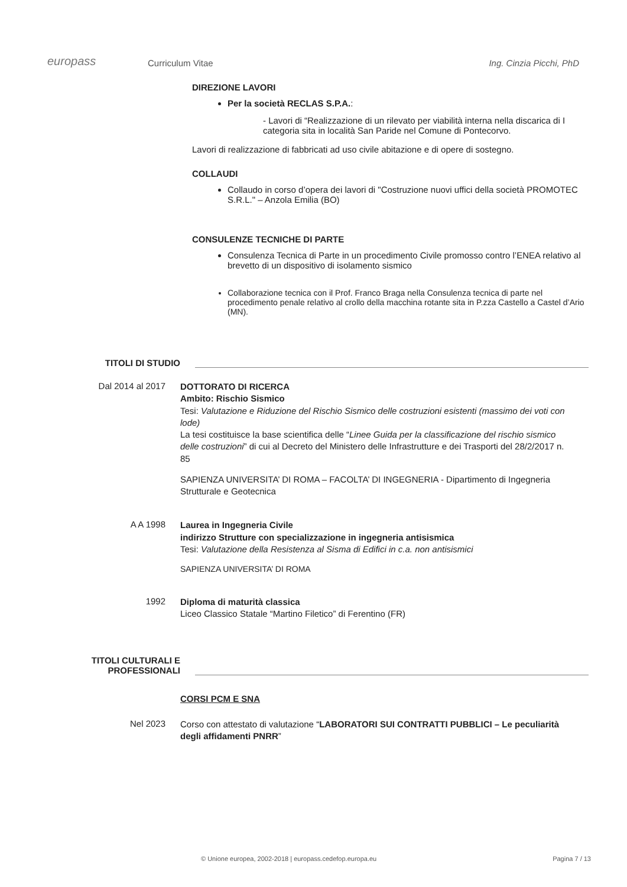europass
Curriculum Vitae
Ing. Cinzia Picchi, PhD
DIREZIONE LAVORI
Per la società RECLAS S.P.A.:
- Lavori di “Realizzazione di un rilevato per viabilità interna nella discarica di I categoria sita in località San Paride nel Comune di Pontecorvo.
Lavori di realizzazione di fabbricati ad uso civile abitazione e di opere di sostegno.
COLLAUDI
Collaudo in corso d’opera dei lavori di "Costruzione nuovi uffici della società PROMOTEC S.R.L." – Anzola Emilia (BO)
CONSULENZE TECNICHE DI PARTE
Consulenza Tecnica di Parte in un procedimento Civile promosso contro l’ENEA relativo al brevetto di un dispositivo di isolamento sismico
Collaborazione tecnica con il Prof. Franco Braga nella Consulenza tecnica di parte nel procedimento penale relativo al crollo della macchina rotante sita in P.zza Castello a Castel d’Ario (MN).
TITOLI DI STUDIO
Dal 2014 al 2017
DOTTORATO DI RICERCA
Ambito: Rischio Sismico
Tesi: Valutazione e Riduzione del Rischio Sismico delle costruzioni esistenti (massimo dei voti con lode)
La tesi costituisce la base scientifica delle “Linee Guida per la classificazione del rischio sismico delle costruzioni” di cui al Decreto del Ministero delle Infrastrutture e dei Trasporti del 28/2/2017 n. 85
SAPIENZA UNIVERSITA’ DI ROMA – FACOLTA’ DI INGEGNERIA - Dipartimento di Ingegneria Strutturale e Geotecnica
A A 1998
Laurea in Ingegneria Civile
indirizzo Strutture con specializzazione in ingegneria antisismica
Tesi: Valutazione della Resistenza al Sisma di Edifici in c.a. non antisismici
SAPIENZA UNIVERSITA’ DI ROMA
1992
Diploma di maturità classica
Liceo Classico Statale “Martino Filetico” di Ferentino (FR)
TITOLI CULTURALI E
PROFESSIONALI
CORSI PCM E SNA
Nel 2023
Corso con attestato di valutazione “LABORATORI SUI CONTRATTI PUBBLICI – Le peculiarità degli affidamenti PNRR”
© Unione europea, 2002-2018 | europass.cedefop.europa.eu Pagina 7 / 13